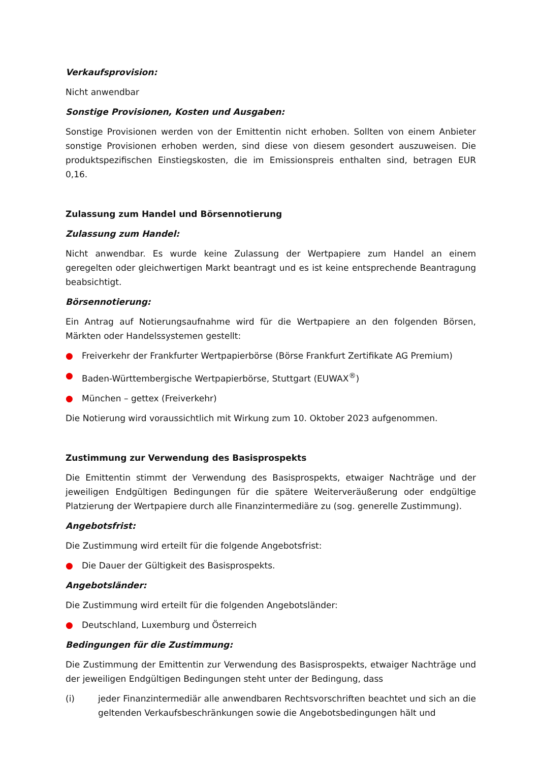Verkaufsprovision:
Nicht anwendbar
Sonstige Provisionen, Kosten und Ausgaben:
Sonstige Provisionen werden von der Emittentin nicht erhoben. Sollten von einem Anbieter sonstige Provisionen erhoben werden, sind diese von diesem gesondert auszuweisen. Die produktspezifischen Einstiegskosten, die im Emissionspreis enthalten sind, betragen EUR 0,16.
Zulassung zum Handel und Börsennotierung
Zulassung zum Handel:
Nicht anwendbar. Es wurde keine Zulassung der Wertpapiere zum Handel an einem geregelten oder gleichwertigen Markt beantragt und es ist keine entsprechende Beantragung beabsichtigt.
Börsennotierung:
Ein Antrag auf Notierungsaufnahme wird für die Wertpapiere an den folgenden Börsen, Märkten oder Handelssystemen gestellt:
● Freiverkehr der Frankfurter Wertpapierbörse (Börse Frankfurt Zertifikate AG Premium)
● Baden-Württembergische Wertpapierbörse, Stuttgart (EUWAX<sup>®</sup>)
● München – gettex (Freiverkehr)
Die Notierung wird voraussichtlich mit Wirkung zum 10. Oktober 2023 aufgenommen.
Zustimmung zur Verwendung des Basisprospekts
Die Emittentin stimmt der Verwendung des Basisprospekts, etwaiger Nachträge und der jeweiligen Endgültigen Bedingungen für die spätere Weiterveräußerung oder endgültige Platzierung der Wertpapiere durch alle Finanzintermediäre zu (sog. generelle Zustimmung).
Angebotsfrist:
Die Zustimmung wird erteilt für die folgende Angebotsfrist:
● Die Dauer der Gültigkeit des Basisprospekts.
Angebotsländer:
Die Zustimmung wird erteilt für die folgenden Angebotsländer:
● Deutschland, Luxemburg und Österreich
Bedingungen für die Zustimmung:
Die Zustimmung der Emittentin zur Verwendung des Basisprospekts, etwaiger Nachträge und der jeweiligen Endgültigen Bedingungen steht unter der Bedingung, dass
(i) jeder Finanzintermediär alle anwendbaren Rechtsvorschriften beachtet und sich an die geltenden Verkaufsbeschränkungen sowie die Angebotsbedingungen hält und